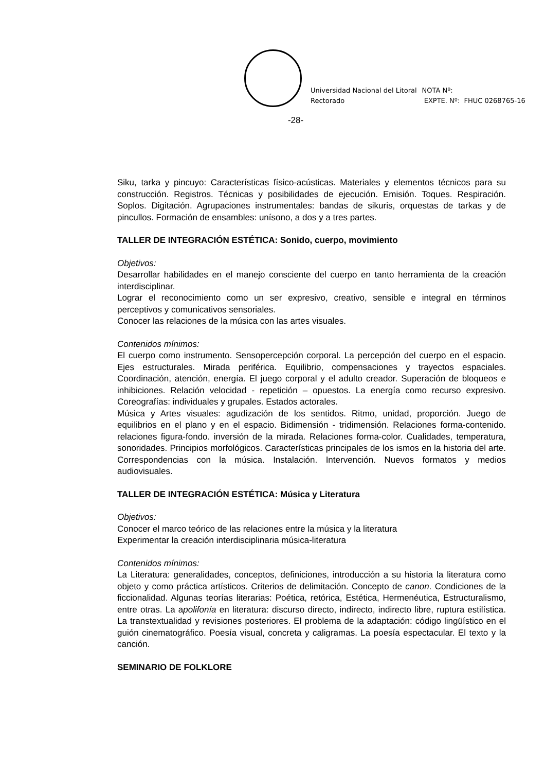Universidad Nacional del Litoral
Rectorado
NOTA Nº:
EXPTE. Nº: FHUC 0268765-16
-28-
Siku, tarka y pincuyo: Características físico-acústicas. Materiales y elementos técnicos para su construcción. Registros. Técnicas y posibilidades de ejecución. Emisión. Toques. Respiración. Soplos. Digitación. Agrupaciones instrumentales: bandas de sikuris, orquestas de tarkas y de pincullos. Formación de ensambles: unísono, a dos y a tres partes.
TALLER DE INTEGRACIÓN ESTÉTICA: Sonido, cuerpo, movimiento
Objetivos:
Desarrollar habilidades en el manejo consciente del cuerpo en tanto herramienta de la creación interdisciplinar.
Lograr el reconocimiento como un ser expresivo, creativo, sensible e integral en términos perceptivos y comunicativos sensoriales.
Conocer las relaciones de la música con las artes visuales.
Contenidos mínimos:
El cuerpo como instrumento. Sensopercepción corporal. La percepción del cuerpo en el espacio. Ejes estructurales. Mirada periférica. Equilibrio, compensaciones y trayectos espaciales. Coordinación, atención, energía. El juego corporal y el adulto creador. Superación de bloqueos e inhibiciones. Relación velocidad - repetición – opuestos. La energía como recurso expresivo. Coreografías: individuales y grupales. Estados actorales.
Música y Artes visuales: agudización de los sentidos. Ritmo, unidad, proporción. Juego de equilibrios en el plano y en el espacio. Bidimensión - tridimensión. Relaciones forma-contenido. relaciones figura-fondo. inversión de la mirada. Relaciones forma-color. Cualidades, temperatura, sonoridades. Principios morfológicos. Características principales de los ismos en la historia del arte. Correspondencias con la música. Instalación. Intervención. Nuevos formatos y medios audiovisuales.
TALLER DE INTEGRACIÓN ESTÉTICA: Música y Literatura
Objetivos:
Conocer el marco teórico de las relaciones entre la música y la literatura
Experimentar la creación interdisciplinaria música-literatura
Contenidos mínimos:
La Literatura: generalidades, conceptos, definiciones, introducción a su historia la literatura como objeto y como práctica artísticos. Criterios de delimitación. Concepto de canon. Condiciones de la ficcionalidad. Algunas teorías literarias: Poética, retórica, Estética, Hermenéutica, Estructuralismo, entre otras. La apolifonía en literatura: discurso directo, indirecto, indirecto libre, ruptura estilística. La transtextualidad y revisiones posteriores. El problema de la adaptación: código lingüístico en el guión cinematográfico. Poesía visual, concreta y caligramas. La poesía espectacular. El texto y la canción.
SEMINARIO DE FOLKLORE